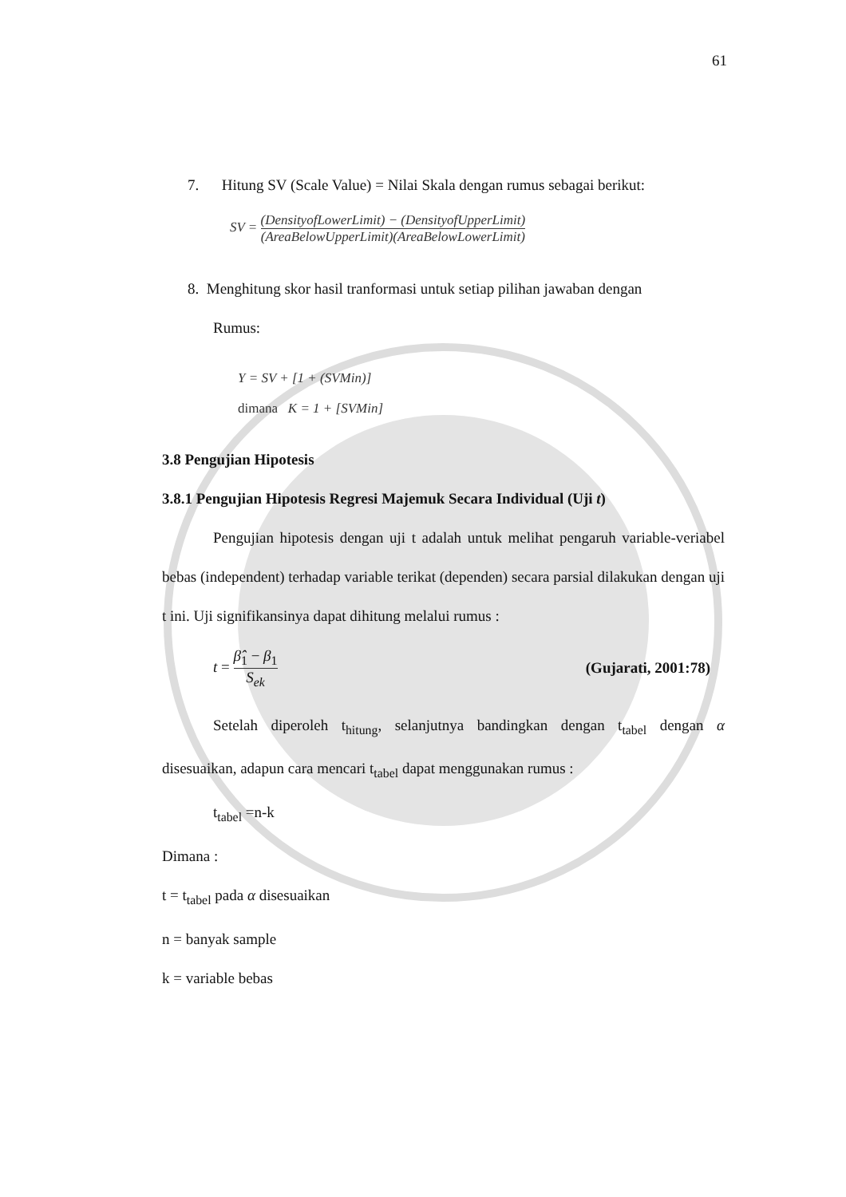61
7. Hitung SV (Scale Value) = Nilai Skala dengan rumus sebagai berikut:
SV = (DensityofLowerLimit) − (DensityofUpperLimit) (AreaBelowUpperLimit)(AreaBelowLowerLimit)
8. Menghitung skor hasil tranformasi untuk setiap pilihan jawaban dengan
Rumus:
Y = SV + [1 + (SVMin)]
dimana K = 1 + [SVMin]
3.8 Pengujian Hipotesis
3.8.1 Pengujian Hipotesis Regresi Majemuk Secara Individual (Uji t)
Pengujian hipotesis dengan uji t adalah untuk melihat pengaruh variable-veriabel bebas (independent) terhadap variable terikat (dependen) secara parsial dilakukan dengan uji t ini. Uji signifikansinya dapat dihitung melalui rumus :
t = β̂<sub>1</sub> − β<sub>1</sub> S<sub>ek</sub> (Gujarati, 2001:78)
Setelah diperoleh t<sub>hitung</sub>, selanjutnya bandingkan dengan t<sub>tabel</sub> dengan α disesuaikan, adapun cara mencari t<sub>tabel</sub> dapat menggunakan rumus :
t<sub>tabel</sub> =n-k
Dimana :
t = t<sub>tabel</sub> pada α disesuaikan
n = banyak sample
k = variable bebas